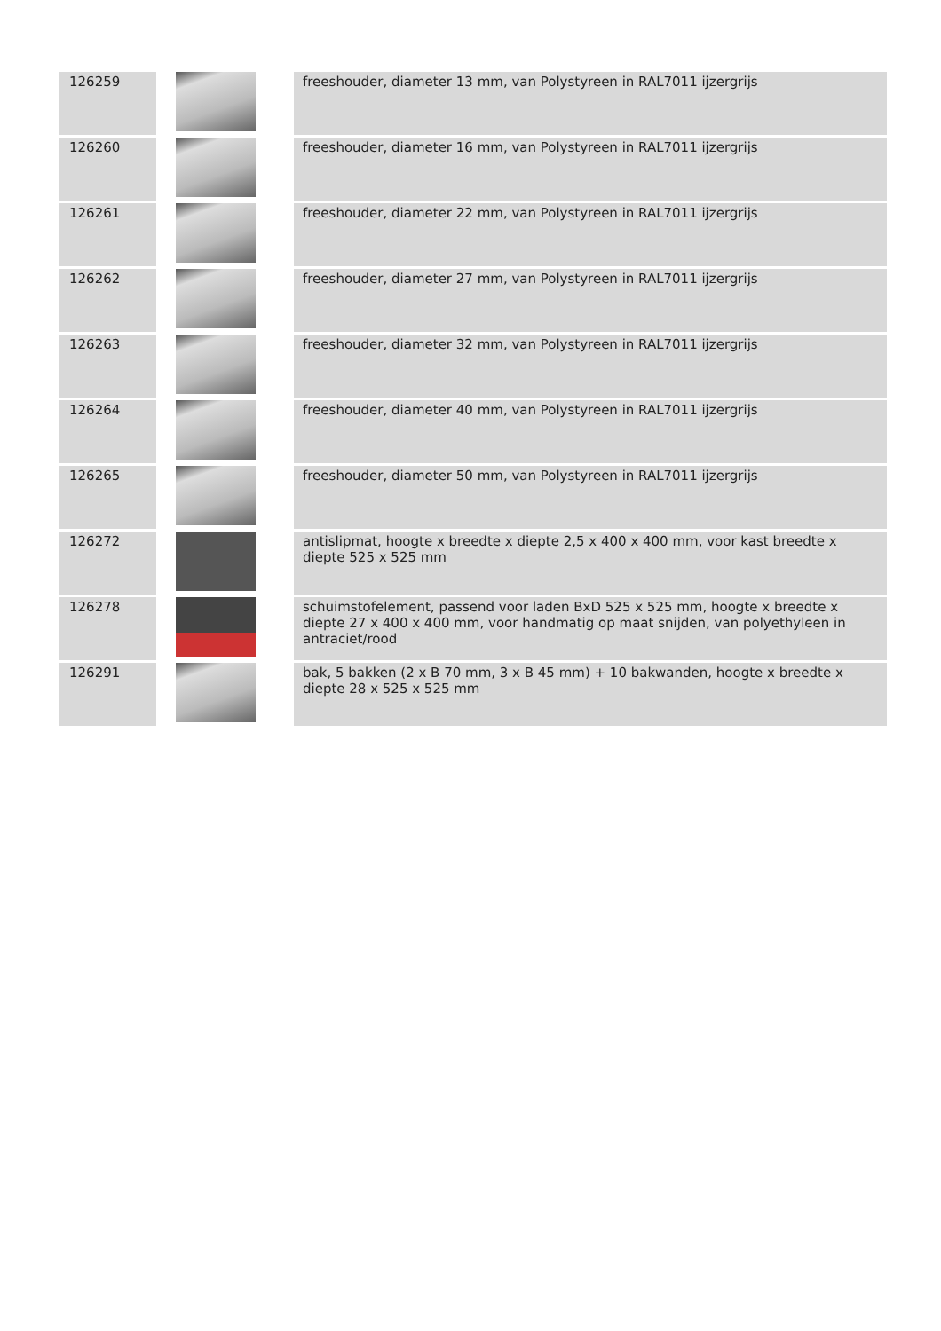| 126259 | | freeshouder, diameter 13 mm, van Polystyreen in RAL7011 ijzergrijs |
| 126260 | | freeshouder, diameter 16 mm, van Polystyreen in RAL7011 ijzergrijs |
| 126261 | | freeshouder, diameter 22 mm, van Polystyreen in RAL7011 ijzergrijs |
| 126262 | | freeshouder, diameter 27 mm, van Polystyreen in RAL7011 ijzergrijs |
| 126263 | | freeshouder, diameter 32 mm, van Polystyreen in RAL7011 ijzergrijs |
| 126264 | | freeshouder, diameter 40 mm, van Polystyreen in RAL7011 ijzergrijs |
| 126265 | | freeshouder, diameter 50 mm, van Polystyreen in RAL7011 ijzergrijs |
| 126272 | | antislipmat, hoogte x breedte x diepte 2,5 x 400 x 400 mm, voor kast breedte x diepte 525 x 525 mm |
| 126278 | | schuimstofelement, passend voor laden BxD 525 x 525 mm, hoogte x breedte x diepte 27 x 400 x 400 mm, voor handmatig op maat snijden, van polyethyleen in antraciet/rood |
| 126291 | | bak, 5 bakken (2 x B 70 mm, 3 x B 45 mm) + 10 bakwanden, hoogte x breedte x diepte 28 x 525 x 525 mm |